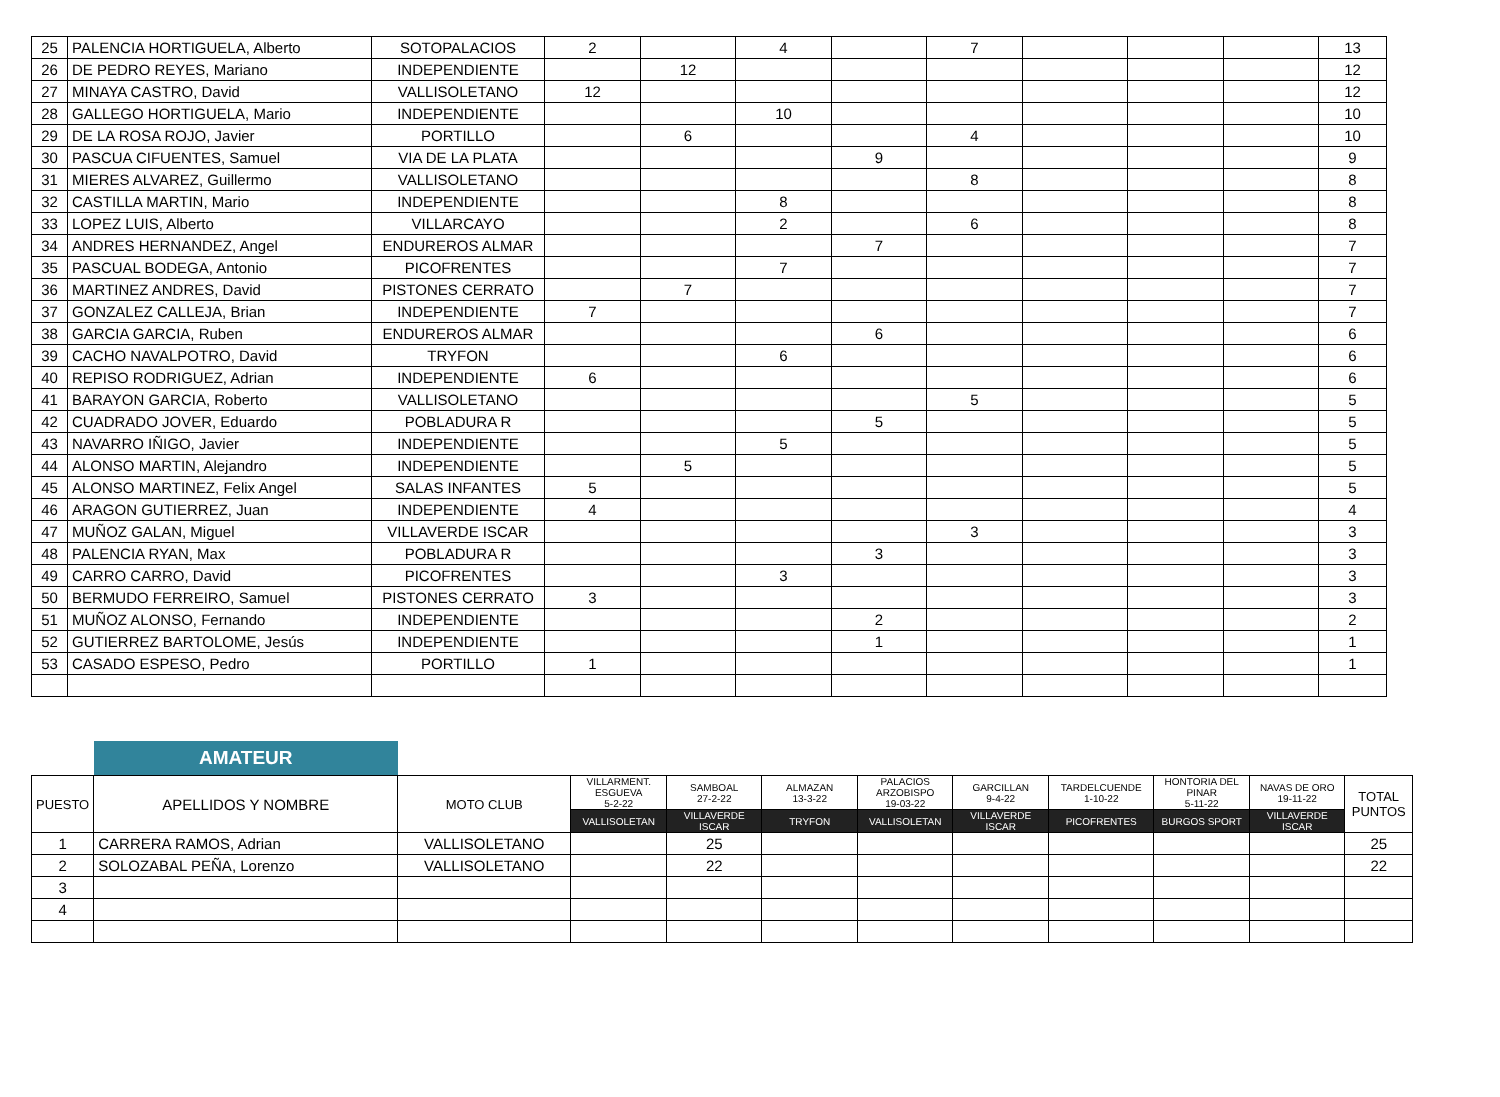| 25 | PALENCIA HORTIGUELA, Alberto | SOTOPALACIOS | 2 | | 4 | | 7 | | | | 13 |
| 26 | DE PEDRO REYES, Mariano | INDEPENDIENTE | | 12 | | | | | | | 12 |
| 27 | MINAYA CASTRO, David | VALLISOLETANO | 12 | | | | | | | | 12 |
| 28 | GALLEGO HORTIGUELA, Mario | INDEPENDIENTE | | | 10 | | | | | | 10 |
| 29 | DE LA ROSA ROJO, Javier | PORTILLO | | 6 | | | 4 | | | | 10 |
| 30 | PASCUA CIFUENTES, Samuel | VIA DE LA PLATA | | | | 9 | | | | | 9 |
| 31 | MIERES ALVAREZ, Guillermo | VALLISOLETANO | | | | | 8 | | | | 8 |
| 32 | CASTILLA MARTIN, Mario | INDEPENDIENTE | | | 8 | | | | | | 8 |
| 33 | LOPEZ LUIS, Alberto | VILLARCAYO | | | 2 | | 6 | | | | 8 |
| 34 | ANDRES HERNANDEZ, Angel | ENDUREROS ALMAR | | | | 7 | | | | | 7 |
| 35 | PASCUAL BODEGA, Antonio | PICOFRENTES | | | 7 | | | | | | 7 |
| 36 | MARTINEZ ANDRES, David | PISTONES CERRATO | | 7 | | | | | | | 7 |
| 37 | GONZALEZ CALLEJA, Brian | INDEPENDIENTE | 7 | | | | | | | | 7 |
| 38 | GARCIA GARCIA, Ruben | ENDUREROS ALMAR | | | | 6 | | | | | 6 |
| 39 | CACHO NAVALPOTRO, David | TRYFON | | | 6 | | | | | | 6 |
| 40 | REPISO RODRIGUEZ, Adrian | INDEPENDIENTE | 6 | | | | | | | | 6 |
| 41 | BARAYON GARCIA, Roberto | VALLISOLETANO | | | | | 5 | | | | 5 |
| 42 | CUADRADO JOVER, Eduardo | POBLADURA R | | | | 5 | | | | | 5 |
| 43 | NAVARRO IÑIGO, Javier | INDEPENDIENTE | | | 5 | | | | | | 5 |
| 44 | ALONSO MARTIN, Alejandro | INDEPENDIENTE | | 5 | | | | | | | 5 |
| 45 | ALONSO MARTINEZ, Felix Angel | SALAS INFANTES | 5 | | | | | | | | 5 |
| 46 | ARAGON GUTIERREZ, Juan | INDEPENDIENTE | 4 | | | | | | | | 4 |
| 47 | MUÑOZ GALAN, Miguel | VILLAVERDE ISCAR | | | | | 3 | | | | 3 |
| 48 | PALENCIA RYAN, Max | POBLADURA R | | | | 3 | | | | | 3 |
| 49 | CARRO CARRO, David | PICOFRENTES | | | 3 | | | | | | 3 |
| 50 | BERMUDO FERREIRO, Samuel | PISTONES CERRATO | 3 | | | | | | | | 3 |
| 51 | MUÑOZ ALONSO, Fernando | INDEPENDIENTE | | | | 2 | | | | | 2 |
| 52 | GUTIERREZ BARTOLOME, Jesús | INDEPENDIENTE | | | | 1 | | | | | 1 |
| 53 | CASADO ESPESO, Pedro | PORTILLO | 1 | | | | | | | | 1 |
| | AMATEUR | | | | | | | | | | |
| PUESTO | APELLIDOS Y NOMBRE | MOTO CLUB | VILLARMENT. ESGUEVA 5-2-22 | SAMBOAL 27-2-22 | ALMAZAN 13-3-22 | PALACIOS ARZOBISPO 19-03-22 | GARCILLAN 9-4-22 | TARDELCUENDE 1-10-22 | HONTORIA DEL PINAR 5-11-22 | NAVAS DE ORO 19-11-22 | TOTAL PUNTOS |
| | | | VALLISOLETAN | VILLAVERDE ISCAR | TRYFON | VALLISOLETAN | VILLAVERDE ISCAR | PICOFRENTES | BURGOS SPORT | VILLAVERDE ISCAR | |
| 1 | CARRERA RAMOS, Adrian | VALLISOLETANO | | 25 | | | | | | | 25 |
| 2 | SOLOZABAL PEÑA, Lorenzo | VALLISOLETANO | | 22 | | | | | | | 22 |
| 3 | | | | | | | | | | | |
| 4 | | | | | | | | | | | |